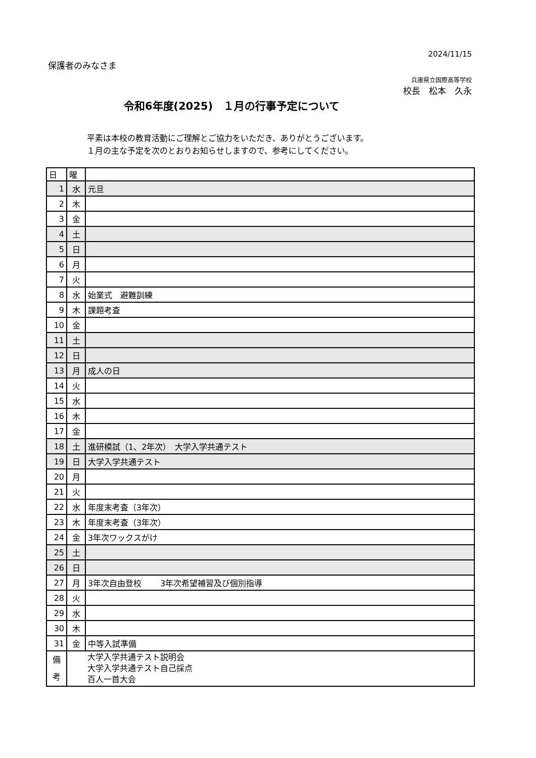2024/11/15
保護者のみなさま
兵庫県立国際高等学校
校長　松本　久永
令和6年度(2025)　１月の行事予定について
平素は本校の教育活動にご理解とご協力をいただき、ありがとうございます。
１月の主な予定を次のとおりお知らせしますので、参考にしてください。
| 日 | 曜 | |
| 1 | 水 | 元旦 |
| 2 | 木 | |
| 3 | 金 | |
| 4 | 土 | |
| 5 | 日 | |
| 6 | 月 | |
| 7 | 火 | |
| 8 | 水 | 始業式 避難訓練 |
| 9 | 木 | 課題考査 |
| 10 | 金 | |
| 11 | 土 | |
| 12 | 日 | |
| 13 | 月 | 成人の日 |
| 14 | 火 | |
| 15 | 水 | |
| 16 | 木 | |
| 17 | 金 | |
| 18 | 土 | 進研模試（1、2年次） 大学入学共通テスト |
| 19 | 日 | 大学入学共通テスト |
| 20 | 月 | |
| 21 | 火 | |
| 22 | 水 | 年度末考査（3年次） |
| 23 | 木 | 年度末考査（3年次） |
| 24 | 金 | 3年次ワックスがけ |
| 25 | 土 | |
| 26 | 日 | |
| 27 | 月 | 3年次自由登校 3年次希望補習及び個別指導 |
| 28 | 火 | |
| 29 | 水 | |
| 30 | 木 | |
| 31 | 金 | 中等入試準備 |
| 備 考 | | 大学入学共通テスト説明会 大学入学共通テスト自己採点 百人一首大会 |